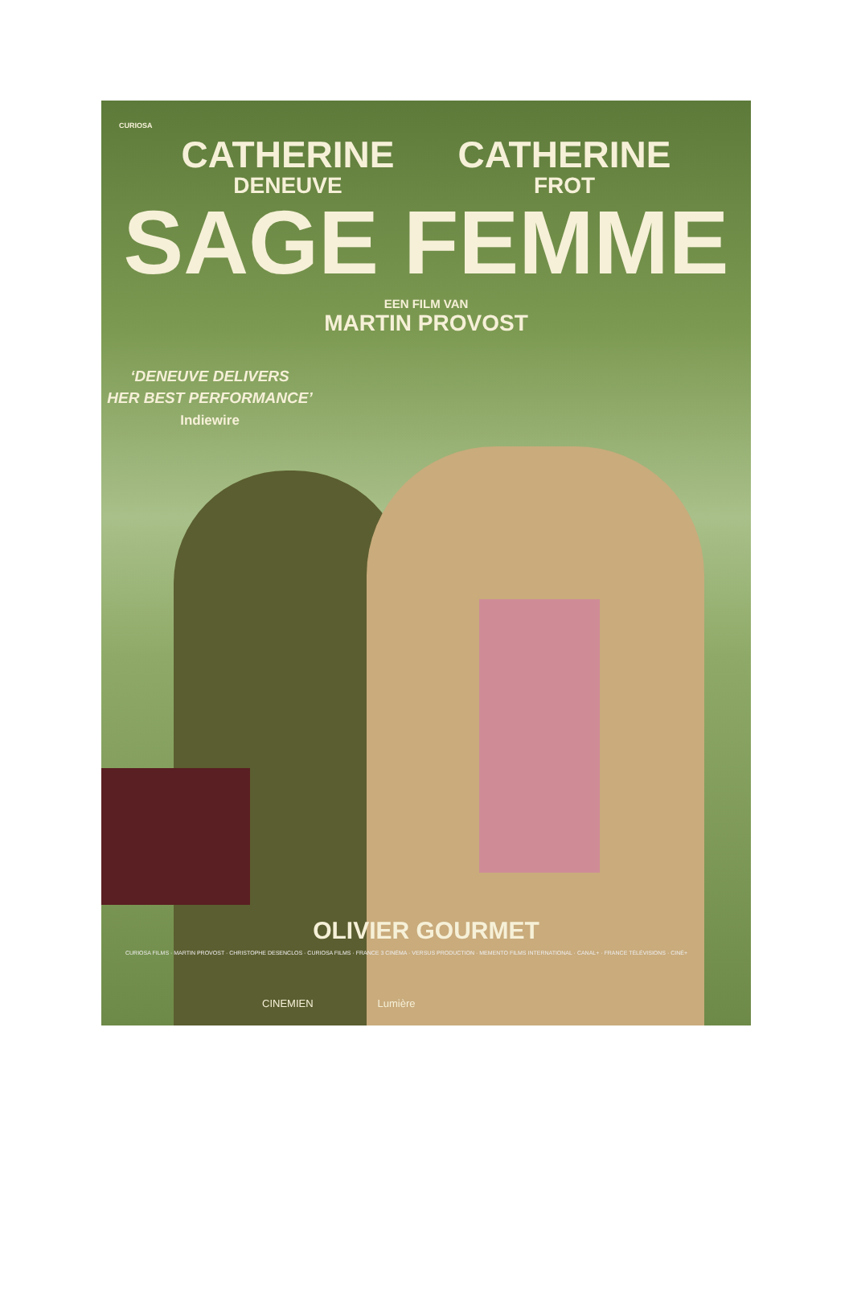CURIOSA
CATHERINE
DENEUVE
CATHERINE
FROT
SAGE FEMME
EEN FILM VAN
MARTIN PROVOST
‘DENEUVE DELIVERS
HER BEST PERFORMANCE’
Indiewire
OLIVIER GOURMET
CURIOSA FILMS · MARTIN PROVOST · CHRISTOPHE DESENCLOS · CURIOSA FILMS · FRANCE 3 CINÉMA · VERSUS PRODUCTION · MEMENTO FILMS INTERNATIONAL · CANAL+ · FRANCE TÉLÉVISIONS · CINÉ+
CINEMIEN Lumière